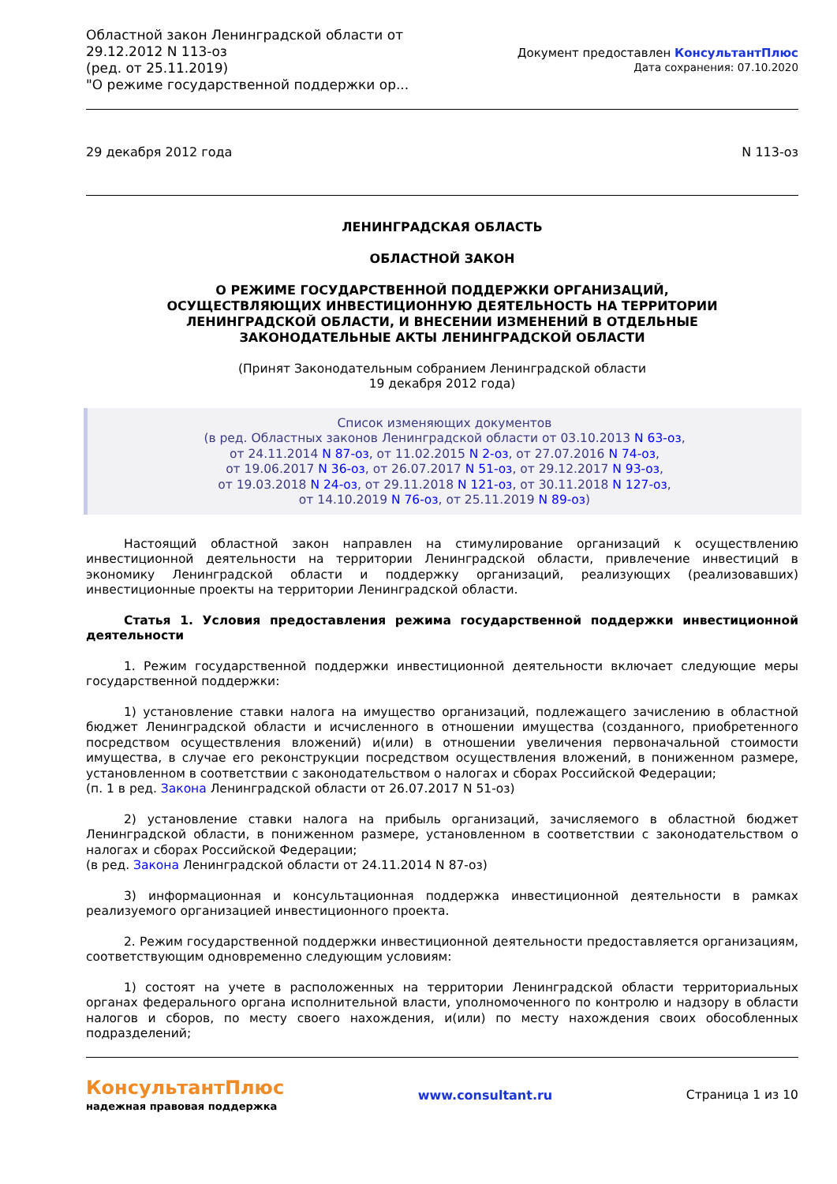Областной закон Ленинградской области от 29.12.2012 N 113-оз
(ред. от 25.11.2019)
"О режиме государственной поддержки ор...
Документ предоставлен КонсультантПлюс
Дата сохранения: 07.10.2020
29 декабря 2012 года N 113-оз
ЛЕНИНГРАДСКАЯ ОБЛАСТЬ
ОБЛАСТНОЙ ЗАКОН
О РЕЖИМЕ ГОСУДАРСТВЕННОЙ ПОДДЕРЖКИ ОРГАНИЗАЦИЙ,
ОСУЩЕСТВЛЯЮЩИХ ИНВЕСТИЦИОННУЮ ДЕЯТЕЛЬНОСТЬ НА ТЕРРИТОРИИ
ЛЕНИНГРАДСКОЙ ОБЛАСТИ, И ВНЕСЕНИИ ИЗМЕНЕНИЙ В ОТДЕЛЬНЫЕ
ЗАКОНОДАТЕЛЬНЫЕ АКТЫ ЛЕНИНГРАДСКОЙ ОБЛАСТИ
(Принят Законодательным собранием Ленинградской области
19 декабря 2012 года)
Список изменяющих документов
(в ред. Областных законов Ленинградской области от 03.10.2013 N 63-оз,
от 24.11.2014 N 87-оз, от 11.02.2015 N 2-оз, от 27.07.2016 N 74-оз,
от 19.06.2017 N 36-оз, от 26.07.2017 N 51-оз, от 29.12.2017 N 93-оз,
от 19.03.2018 N 24-оз, от 29.11.2018 N 121-оз, от 30.11.2018 N 127-оз,
от 14.10.2019 N 76-оз, от 25.11.2019 N 89-оз)
Настоящий областной закон направлен на стимулирование организаций к осуществлению инвестиционной деятельности на территории Ленинградской области, привлечение инвестиций в экономику Ленинградской области и поддержку организаций, реализующих (реализовавших) инвестиционные проекты на территории Ленинградской области.
Статья 1. Условия предоставления режима государственной поддержки инвестиционной деятельности
1. Режим государственной поддержки инвестиционной деятельности включает следующие меры государственной поддержки:
1) установление ставки налога на имущество организаций, подлежащего зачислению в областной бюджет Ленинградской области и исчисленного в отношении имущества (созданного, приобретенного посредством осуществления вложений) и(или) в отношении увеличения первоначальной стоимости имущества, в случае его реконструкции посредством осуществления вложений, в пониженном размере, установленном в соответствии с законодательством о налогах и сборах Российской Федерации;
(п. 1 в ред. Закона Ленинградской области от 26.07.2017 N 51-оз)
2) установление ставки налога на прибыль организаций, зачисляемого в областной бюджет Ленинградской области, в пониженном размере, установленном в соответствии с законодательством о налогах и сборах Российской Федерации;
(в ред. Закона Ленинградской области от 24.11.2014 N 87-оз)
3) информационная и консультационная поддержка инвестиционной деятельности в рамках реализуемого организацией инвестиционного проекта.
2. Режим государственной поддержки инвестиционной деятельности предоставляется организациям, соответствующим одновременно следующим условиям:
1) состоят на учете в расположенных на территории Ленинградской области территориальных органах федерального органа исполнительной власти, уполномоченного по контролю и надзору в области налогов и сборов, по месту своего нахождения, и(или) по месту нахождения своих обособленных подразделений;
КонсультантПлюс
надежная правовая поддержка
www.consultant.ru Страница 1 из 10